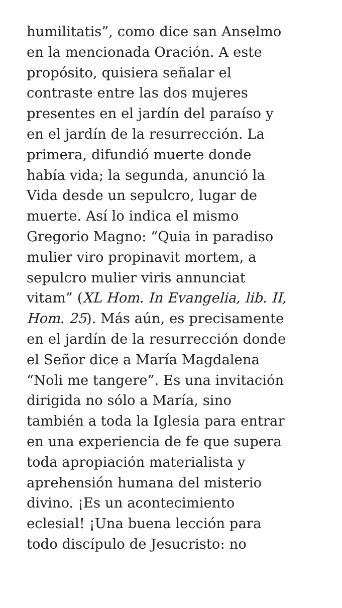humilitatis”, como dice san Anselmo
en la mencionada Oración. A este
propósito, quisiera señalar el
contraste entre las dos mujeres
presentes en el jardín del paraíso y
en el jardín de la resurrección. La
primera, difundió muerte donde
había vida; la segunda, anunció la
Vida desde un sepulcro, lugar de
muerte. Así lo indica el mismo
Gregorio Magno: “Quia in paradiso
mulier viro propinavit mortem, a
sepulcro mulier viris annunciat
vitam” (XL Hom. In Evangelia, lib. II,
Hom. 25). Más aún, es precisamente
en el jardín de la resurrección donde
el Señor dice a María Magdalena
“Noli me tangere”. Es una invitación
dirigida no sólo a María, sino
también a toda la Iglesia para entrar
en una experiencia de fe que supera
toda apropiación materialista y
aprehensión humana del misterio
divino. ¡Es un acontecimiento
eclesial! ¡Una buena lección para
todo discípulo de Jesucristo: no